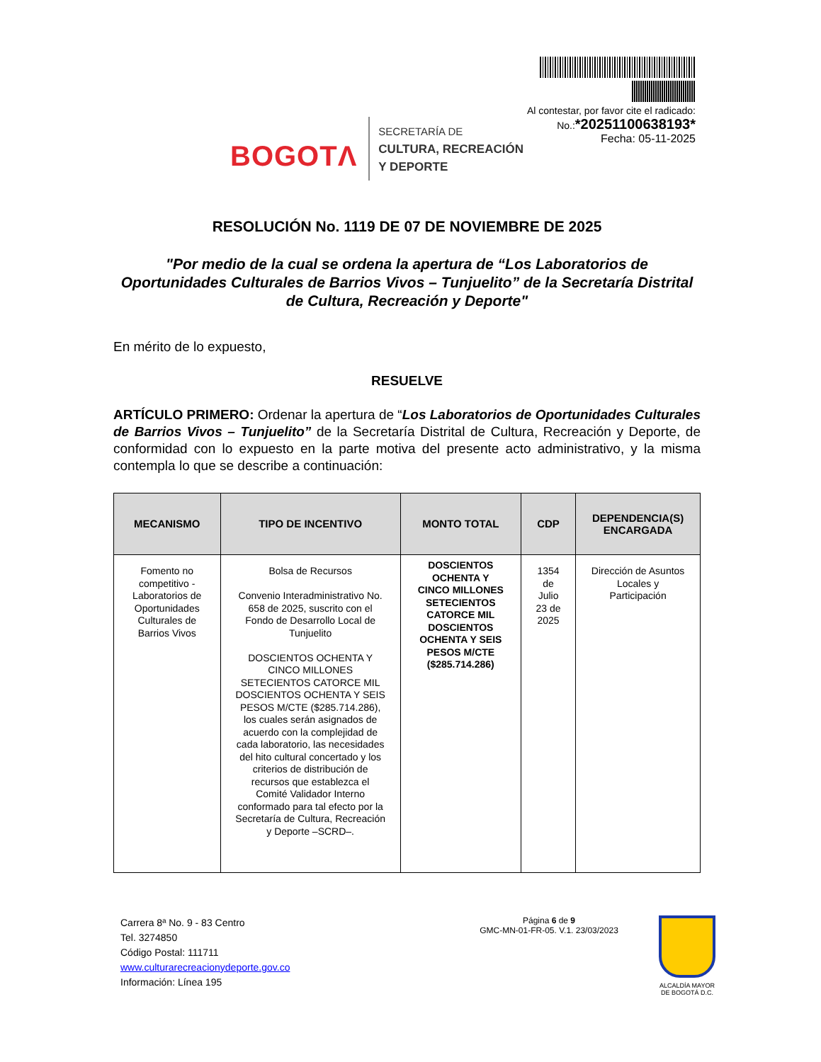BOGOTΛ
SECRETARÍA DE
CULTURA, RECREACIÓN
Y DEPORTE
Al contestar, por favor cite el radicado:
No.:*20251100638193*
Fecha: 05-11-2025
RESOLUCIÓN No. 1119 DE 07 DE NOVIEMBRE DE 2025
"Por medio de la cual se ordena la apertura de “Los Laboratorios de Oportunidades Culturales de Barrios Vivos – Tunjuelito” de la Secretaría Distrital de Cultura, Recreación y Deporte"
En mérito de lo expuesto,
RESUELVE
ARTÍCULO PRIMERO: Ordenar la apertura de “Los Laboratorios de Oportunidades Culturales de Barrios Vivos – Tunjuelito” de la Secretaría Distrital de Cultura, Recreación y Deporte, de conformidad con lo expuesto en la parte motiva del presente acto administrativo, y la misma contempla lo que se describe a continuación:
| MECANISMO | TIPO DE INCENTIVO | MONTO TOTAL | CDP | DEPENDENCIA(S) ENCARGADA |
| --- | --- | --- | --- | --- |
| Fomento no competitivo - Laboratorios de Oportunidades Culturales de Barrios Vivos | Bolsa de Recursos Convenio Interadministrativo No. 658 de 2025, suscrito con el Fondo de Desarrollo Local de Tunjuelito DOSCIENTOS OCHENTA Y CINCO MILLONES SETECIENTOS CATORCE MIL DOSCIENTOS OCHENTA Y SEIS PESOS M/CTE ($285.714.286), los cuales serán asignados de acuerdo con la complejidad de cada laboratorio, las necesidades del hito cultural concertado y los criterios de distribución de recursos que establezca el Comité Validador Interno conformado para tal efecto por la Secretaría de Cultura, Recreación y Deporte –SCRD–. | DOSCIENTOS OCHENTA Y CINCO MILLONES SETECIENTOS CATORCE MIL DOSCIENTOS OCHENTA Y SEIS PESOS M/CTE ($285.714.286) | 1354 de Julio 23 de 2025 | Dirección de Asuntos Locales y Participación |
Carrera 8ª No. 9 - 83 Centro
Tel. 3274850
Código Postal: 111711
www.culturarecreacionydeporte.gov.co
Información: Línea 195
Página 6 de 9
GMC-MN-01-FR-05. V.1. 23/03/2023
ALCALDÍA MAYOR
DE BOGOTÁ D.C.